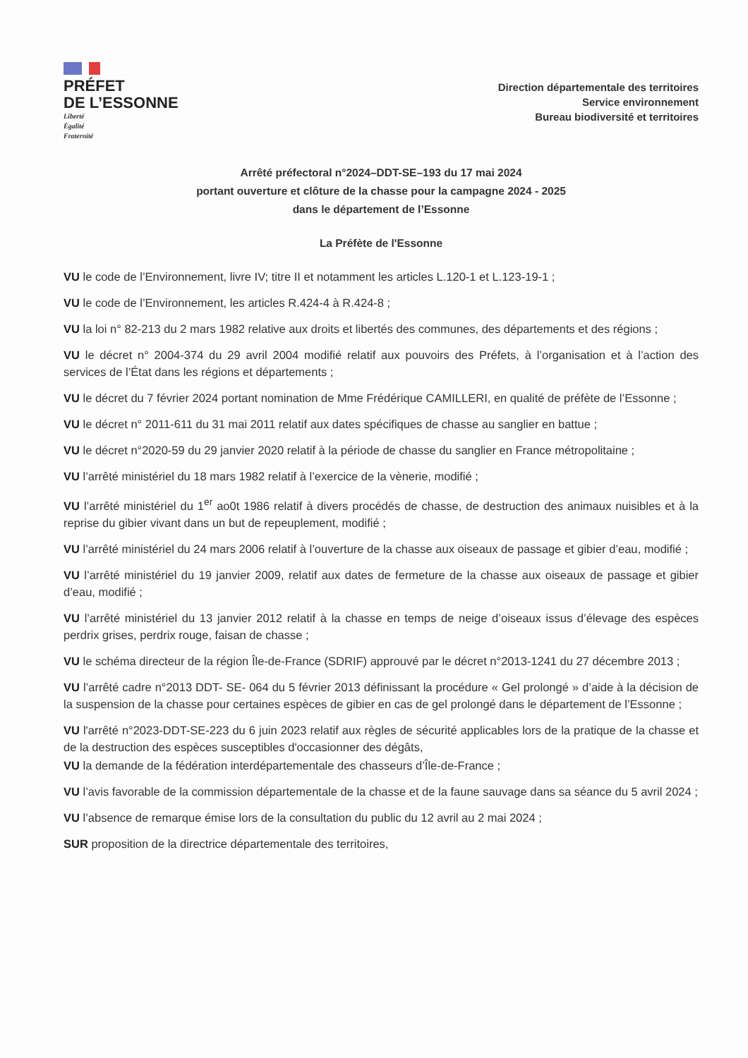PRÉFET
DE L’ESSONNE
Liberté
Égalité
Fraternité
Direction départementale des territoires
Service environnement
Bureau biodiversité et territoires
Arrêté préfectoral n°2024–DDT-SE–193 du 17 mai 2024
portant ouverture et clôture de la chasse pour la campagne 2024 - 2025
dans le département de l’Essonne
La Préfète de l'Essonne
VU le code de l’Environnement, livre IV; titre II et notamment les articles L.120-1 et L.123-19-1 ;
VU le code de l’Environnement, les articles R.424-4 à R.424-8 ;
VU la loi n° 82-213 du 2 mars 1982 relative aux droits et libertés des communes, des départements et des régions ;
VU le décret n° 2004-374 du 29 avril 2004 modifié relatif aux pouvoirs des Préfets, à l’organisation et à l’action des services de l’État dans les régions et départements ;
VU le décret du 7 février 2024 portant nomination de Mme Frédérique CAMILLERI, en qualité de préfète de l’Essonne ;
VU le décret n° 2011-611 du 31 mai 2011 relatif aux dates spécifiques de chasse au sanglier en battue ;
VU le décret n°2020-59 du 29 janvier 2020 relatif à la période de chasse du sanglier en France métropolitaine ;
VU l’arrêté ministériel du 18 mars 1982 relatif à l’exercice de la vènerie, modifié ;
VU l’arrêté ministériel du 1<sup>er</sup> ao0t 1986 relatif à divers procédés de chasse, de destruction des animaux nuisibles et à la reprise du gibier vivant dans un but de repeuplement, modifié ;
VU l’arrêté ministériel du 24 mars 2006 relatif à l’ouverture de la chasse aux oiseaux de passage et gibier d’eau, modifié ;
VU l’arrêté ministériel du 19 janvier 2009, relatif aux dates de fermeture de la chasse aux oiseaux de passage et gibier d’eau, modifié ;
VU l’arrêté ministériel du 13 janvier 2012 relatif à la chasse en temps de neige d’oiseaux issus d’élevage des espèces perdrix grises, perdrix rouge, faisan de chasse ;
VU le schéma directeur de la région Île-de-France (SDRIF) approuvé par le décret n°2013-1241 du 27 décembre 2013 ;
VU l’arrêté cadre n°2013 DDT- SE- 064 du 5 février 2013 définissant la procédure « Gel prolongé » d’aide à la décision de la suspension de la chasse pour certaines espèces de gibier en cas de gel prolongé dans le département de l’Essonne ;
VU l'arrêté n°2023-DDT-SE-223 du 6 juin 2023 relatif aux règles de sécurité applicables lors de la pratique de la chasse et de la destruction des espèces susceptibles d'occasionner des dégâts,
VU la demande de la fédération interdépartementale des chasseurs d’Île-de-France ;
VU l’avis favorable de la commission départementale de la chasse et de la faune sauvage dans sa séance du 5 avril 2024 ;
VU l’absence de remarque émise lors de la consultation du public du 12 avril au 2 mai 2024 ;
SUR proposition de la directrice départementale des territoires,